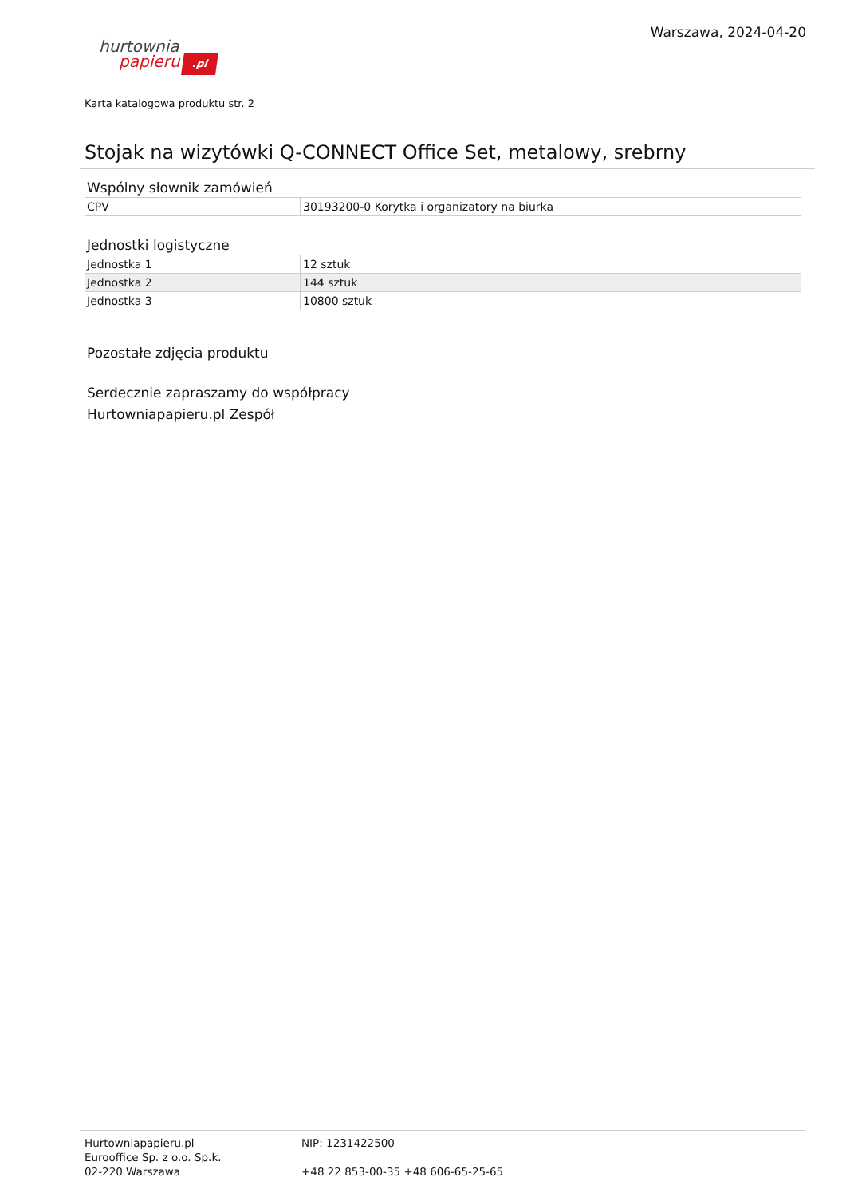hurtownia
papieru.pl
Warszawa, 2024-04-20
Karta katalogowa produktu str. 2
Stojak na wizytówki Q-CONNECT Office Set, metalowy, srebrny
Wspólny słownik zamówień
| CPV | 30193200-0 Korytka i organizatory na biurka |
Jednostki logistyczne
| Jednostka 1 | 12 sztuk |
| Jednostka 2 | 144 sztuk |
| Jednostka 3 | 10800 sztuk |
Pozostałe zdjęcia produktu
Serdecznie zapraszamy do współpracy
Hurtowniapapieru.pl Zespół
Hurtowniapapieru.pl
Eurooffice Sp. z o.o. Sp.k.
02-220 Warszawa
NIP: 1231422500
+48 22 853-00-35 +48 606-65-25-65